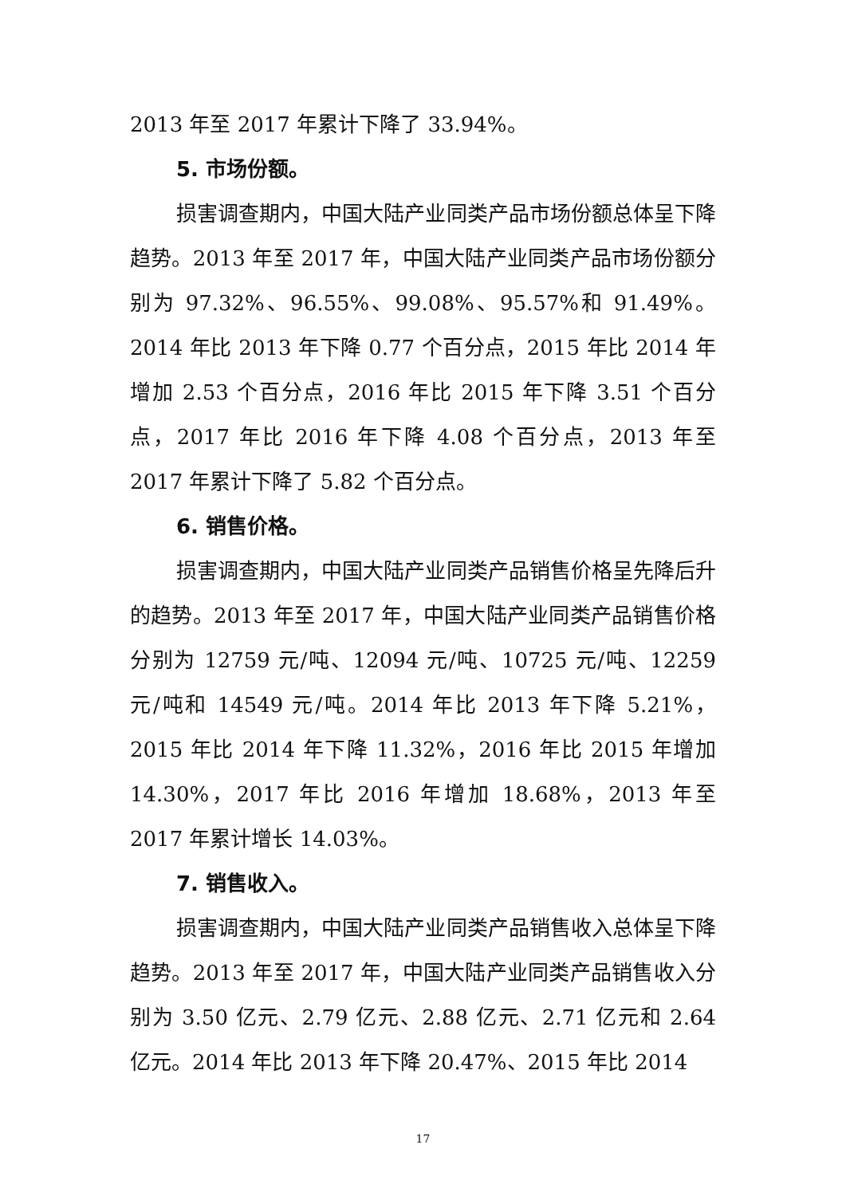2013 年至 2017 年累计下降了 33.94%。
5. 市场份额。
损害调查期内，中国大陆产业同类产品市场份额总体呈下降趋势。2013 年至 2017 年，中国大陆产业同类产品市场份额分别为 97.32%、96.55%、99.08%、95.57%和 91.49%。2014 年比 2013 年下降 0.77 个百分点，2015 年比 2014 年增加 2.53 个百分点，2016 年比 2015 年下降 3.51 个百分点，2017 年比 2016 年下降 4.08 个百分点，2013 年至 2017 年累计下降了 5.82 个百分点。
6. 销售价格。
损害调查期内，中国大陆产业同类产品销售价格呈先降后升的趋势。2013 年至 2017 年，中国大陆产业同类产品销售价格分别为 12759 元/吨、12094 元/吨、10725 元/吨、12259 元/吨和 14549 元/吨。2014 年比 2013 年下降 5.21%，2015 年比 2014 年下降 11.32%，2016 年比 2015 年增加 14.30%，2017 年比 2016 年增加 18.68%，2013 年至 2017 年累计增长 14.03%。
7. 销售收入。
损害调查期内，中国大陆产业同类产品销售收入总体呈下降趋势。2013 年至 2017 年，中国大陆产业同类产品销售收入分别为 3.50 亿元、2.79 亿元、2.88 亿元、2.71 亿元和 2.64 亿元。2014 年比 2013 年下降 20.47%、2015 年比 2014
17